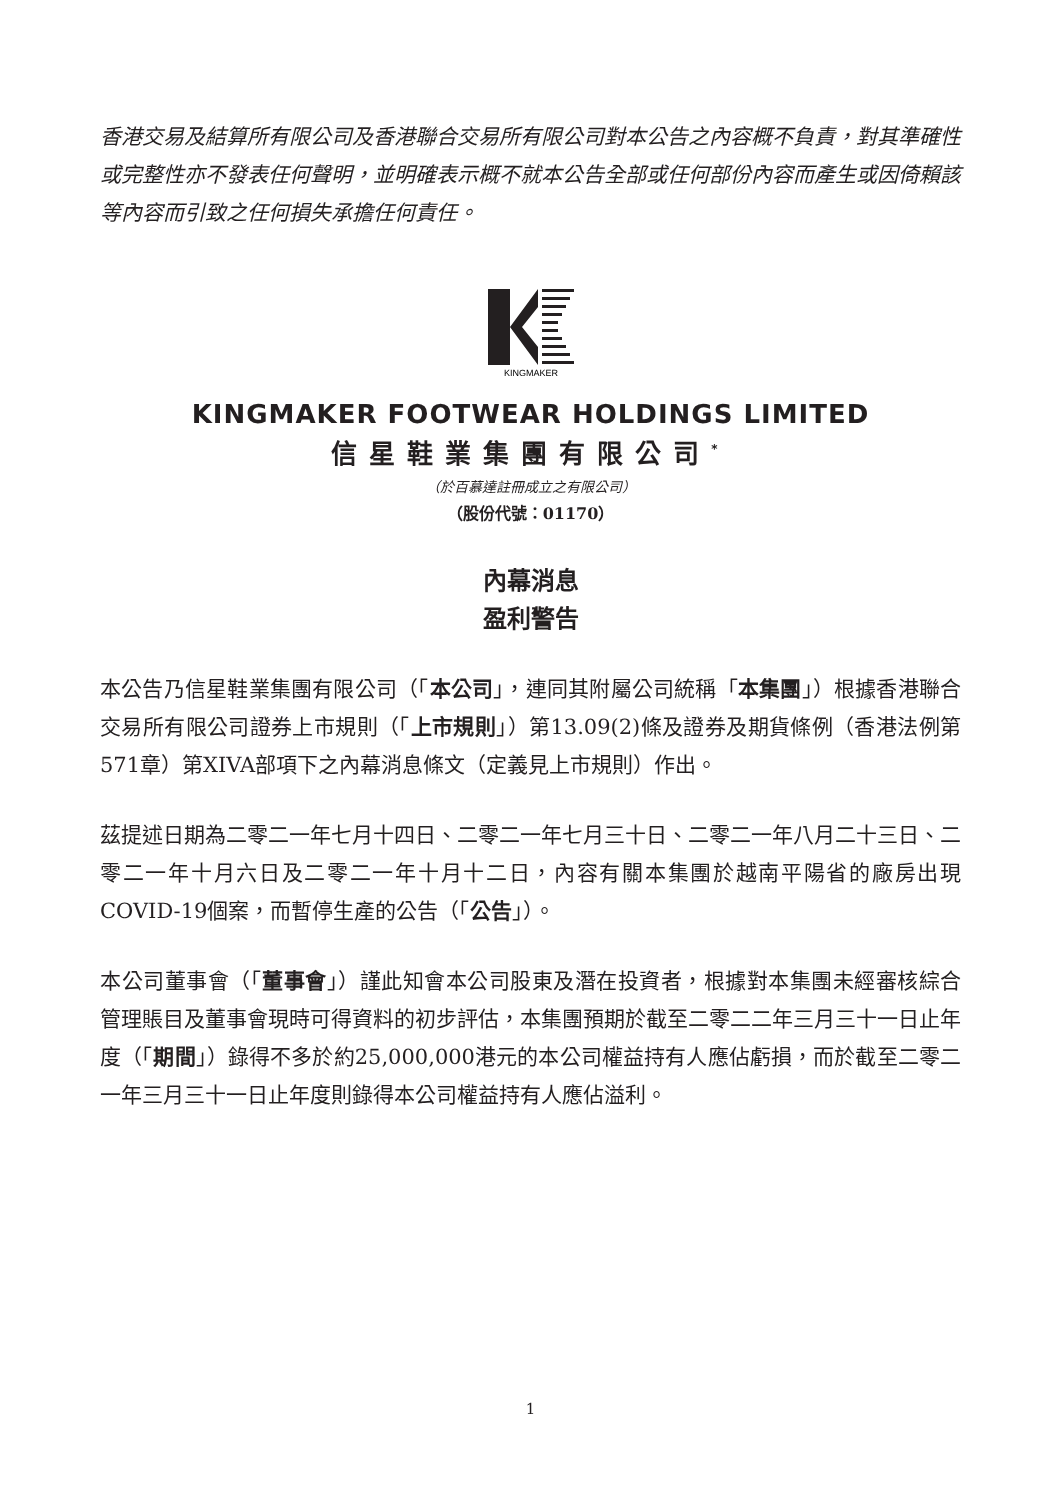香港交易及結算所有限公司及香港聯合交易所有限公司對本公告之內容概不負責，對其準確性或完整性亦不發表任何聲明，並明確表示概不就本公告全部或任何部份內容而產生或因倚賴該等內容而引致之任何損失承擔任何責任。
KINGMAKER
KINGMAKER FOOTWEAR HOLDINGS LIMITED
信星鞋業集團有限公司<sup>*</sup>
（於百慕達註冊成立之有限公司）
（股份代號：01170）
內幕消息
盈利警告
本公告乃信星鞋業集團有限公司（「本公司」，連同其附屬公司統稱「本集團」）根據香港聯合交易所有限公司證券上市規則（「上市規則」）第13.09(2)條及證券及期貨條例（香港法例第571章）第XIVA部項下之內幕消息條文（定義見上市規則）作出。
茲提述日期為二零二一年七月十四日、二零二一年七月三十日、二零二一年八月二十三日、二零二一年十月六日及二零二一年十月十二日，內容有關本集團於越南平陽省的廠房出現COVID-19個案，而暫停生產的公告（「公告」）。
本公司董事會（「董事會」）謹此知會本公司股東及潛在投資者，根據對本集團未經審核綜合管理賬目及董事會現時可得資料的初步評估，本集團預期於截至二零二二年三月三十一日止年度（「期間」）錄得不多於約25,000,000港元的本公司權益持有人應佔虧損，而於截至二零二一年三月三十一日止年度則錄得本公司權益持有人應佔溢利。
1